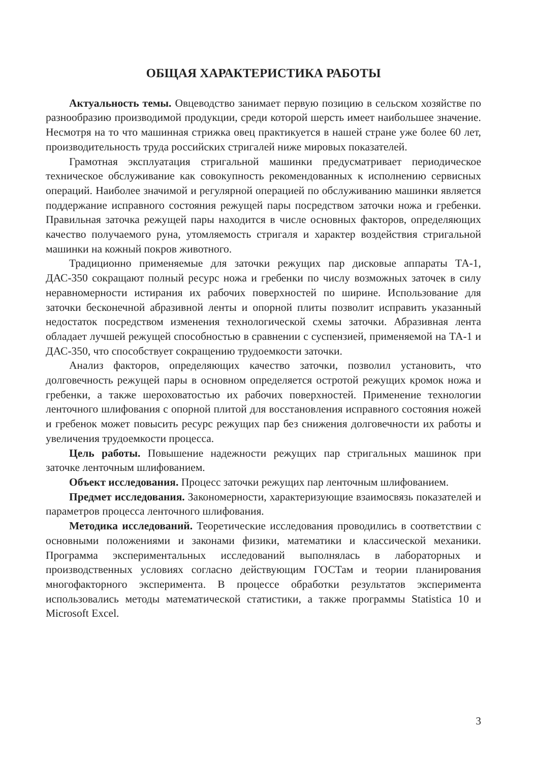ОБЩАЯ ХАРАКТЕРИСТИКА РАБОТЫ
Актуальность темы. Овцеводство занимает первую позицию в сельском хозяйстве по разнообразию производимой продукции, среди которой шерсть имеет наибольшее значение. Несмотря на то что машинная стрижка овец практикуется в нашей стране уже более 60 лет, производительность труда российских стригалей ниже мировых показателей.
Грамотная эксплуатация стригальной машинки предусматривает периодическое техническое обслуживание как совокупность рекомендованных к исполнению сервисных операций. Наиболее значимой и регулярной операцией по обслуживанию машинки является поддержание исправного состояния режущей пары посредством заточки ножа и гребенки. Правильная заточка режущей пары находится в числе основных факторов, определяющих качество получаемого руна, утомляемость стригаля и характер воздействия стригальной машинки на кожный покров животного.
Традиционно применяемые для заточки режущих пар дисковые аппараты ТА-1, ДАС-350 сокращают полный ресурс ножа и гребенки по числу возможных заточек в силу неравномерности истирания их рабочих поверхностей по ширине. Использование для заточки бесконечной абразивной ленты и опорной плиты позволит исправить указанный недостаток посредством изменения технологической схемы заточки. Абразивная лента обладает лучшей режущей способностью в сравнении с суспензией, применяемой на ТА-1 и ДАС-350, что способствует сокращению трудоемкости заточки.
Анализ факторов, определяющих качество заточки, позволил установить, что долговечность режущей пары в основном определяется остротой режущих кромок ножа и гребенки, а также шероховатостью их рабочих поверхностей. Применение технологии ленточного шлифования с опорной плитой для восстановления исправного состояния ножей и гребенок может повысить ресурс режущих пар без снижения долговечности их работы и увеличения трудоемкости процесса.
Цель работы. Повышение надежности режущих пар стригальных машинок при заточке ленточным шлифованием.
Объект исследования. Процесс заточки режущих пар ленточным шлифованием.
Предмет исследования. Закономерности, характеризующие взаимосвязь показателей и параметров процесса ленточного шлифования.
Методика исследований. Теоретические исследования проводились в соответствии с основными положениями и законами физики, математики и классической механики. Программа экспериментальных исследований выполнялась в лабораторных и производственных условиях согласно действующим ГОСТам и теории планирования многофакторного эксперимента. В процессе обработки результатов эксперимента использовались методы математической статистики, а также программы Statistica 10 и Microsoft Excel.
3